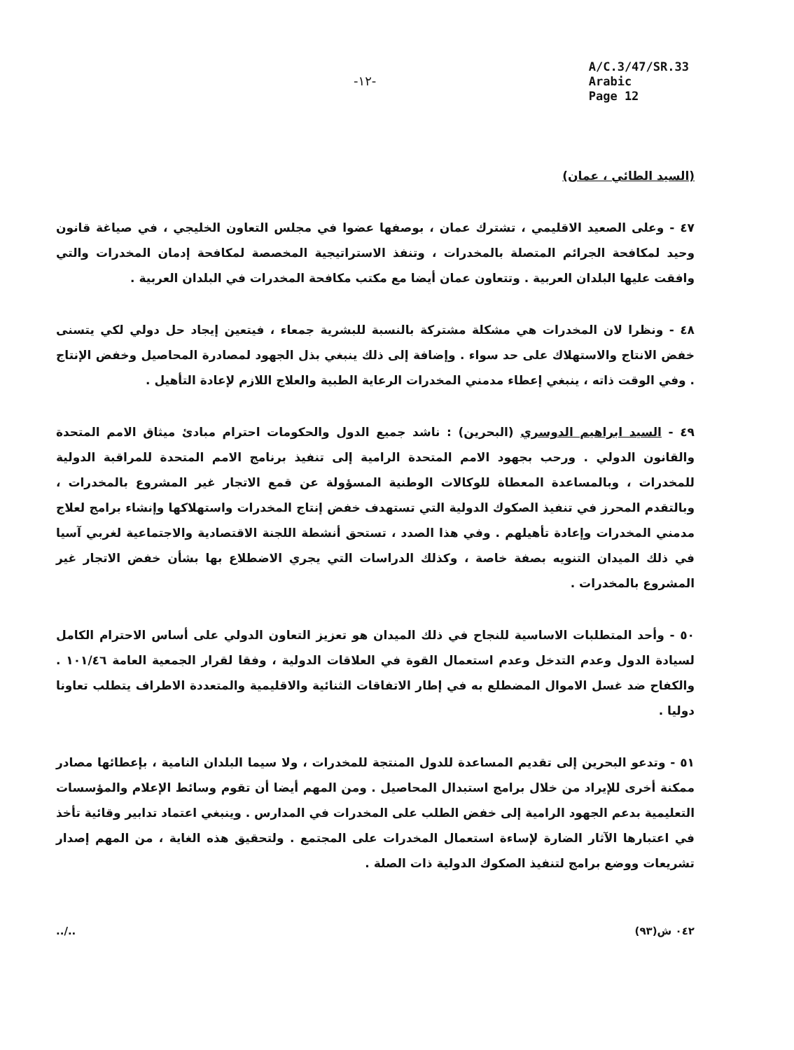-١٢-
A/C.3/47/SR.33
Arabic
Page 12
(السيد الطائي ، عمان)
٤٧ - وعلى الصعيد الاقليمي ، تشترك عمان ، بوصفها عضوا في مجلس التعاون الخليجي ، في صياغة قانون وحيد لمكافحة الجرائم المتصلة بالمخدرات ، وتنفذ الاستراتيجية المخصصة لمكافحة إدمان المخدرات والتي وافقت عليها البلدان العربية . وتتعاون عمان أيضا مع مكتب مكافحة المخدرات في البلدان العربية .
٤٨ - ونظرا لان المخدرات هي مشكلة مشتركة بالنسبة للبشرية جمعاء ، فيتعين إيجاد حل دولي لكي يتسنى خفض الانتاج والاستهلاك على حد سواء . وإضافة إلى ذلك ينبغي بذل الجهود لمصادرة المحاصيل وخفض الإنتاج . وفي الوقت ذاته ، ينبغي إعطاء مدمني المخدرات الرعاية الطبية والعلاج اللازم لإعادة التأهيل .
٤٩ - السيد ابراهيم الدوسري (البحرين) : ناشد جميع الدول والحكومات احترام مبادئ ميثاق الامم المتحدة والقانون الدولي . ورحب بجهود الامم المتحدة الرامية إلى تنفيذ برنامج الامم المتحدة للمراقبة الدولية للمخدرات ، وبالمساعدة المعطاة للوكالات الوطنية المسؤولة عن قمع الاتجار غير المشروع بالمخدرات ، وبالتقدم المحرز في تنفيذ الصكوك الدولية التي تستهدف خفض إنتاج المخدرات واستهلاكها وإنشاء برامج لعلاج مدمني المخدرات وإعادة تأهيلهم . وفي هذا الصدد ، تستحق أنشطة اللجنة الاقتصادية والاجتماعية لغربي آسيا في ذلك الميدان التنويه بصفة خاصة ، وكذلك الدراسات التي يجري الاضطلاع بها بشأن خفض الاتجار غير المشروع بالمخدرات .
٥٠ - وأحد المتطلبات الاساسية للنجاح في ذلك الميدان هو تعزيز التعاون الدولي على أساس الاحترام الكامل لسيادة الدول وعدم التدخل وعدم استعمال القوة في العلاقات الدولية ، وفقا لقرار الجمعية العامة ١٠١/٤٦ . والكفاح ضد غسل الاموال المضطلع به في إطار الاتفاقات الثنائية والاقليمية والمتعددة الاطراف يتطلب تعاونا دوليا .
٥١ - وتدعو البحرين إلى تقديم المساعدة للدول المنتجة للمخدرات ، ولا سيما البلدان النامية ، بإعطائها مصادر ممكنة أخرى للإيراد من خلال برامج استبدال المحاصيل . ومن المهم أيضا أن تقوم وسائط الإعلام والمؤسسات التعليمية بدعم الجهود الرامية إلى خفض الطلب على المخدرات في المدارس . وينبغي اعتماد تدابير وقائية تأخذ في اعتبارها الآثار الضارة لإساءة استعمال المخدرات على المجتمع . ولتحقيق هذه الغاية ، من المهم إصدار تشريعات ووضع برامج لتنفيذ الصكوك الدولية ذات الصلة .
../.. ٠٤٢ ش(٩٣)